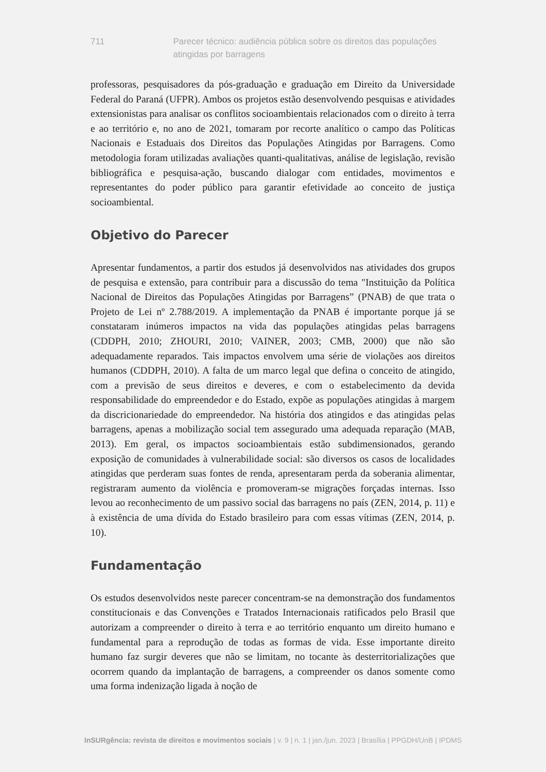711 Parecer técnico: audiência pública sobre os direitos das populações atingidas por barragens
professoras, pesquisadores da pós-graduação e graduação em Direito da Universidade Federal do Paraná (UFPR). Ambos os projetos estão desenvolvendo pesquisas e atividades extensionistas para analisar os conflitos socioambientais relacionados com o direito à terra e ao território e, no ano de 2021, tomaram por recorte analítico o campo das Políticas Nacionais e Estaduais dos Direitos das Populações Atingidas por Barragens. Como metodologia foram utilizadas avaliações quanti-qualitativas, análise de legislação, revisão bibliográfica e pesquisa-ação, buscando dialogar com entidades, movimentos e representantes do poder público para garantir efetividade ao conceito de justiça socioambiental.
Objetivo do Parecer
Apresentar fundamentos, a partir dos estudos já desenvolvidos nas atividades dos grupos de pesquisa e extensão, para contribuir para a discussão do tema "Instituição da Política Nacional de Direitos das Populações Atingidas por Barragens” (PNAB) de que trata o Projeto de Lei nº 2.788/2019. A implementação da PNAB é importante porque já se constataram inúmeros impactos na vida das populações atingidas pelas barragens (CDDPH, 2010; ZHOURI, 2010; VAINER, 2003; CMB, 2000) que não são adequadamente reparados. Tais impactos envolvem uma série de violações aos direitos humanos (CDDPH, 2010). A falta de um marco legal que defina o conceito de atingido, com a previsão de seus direitos e deveres, e com o estabelecimento da devida responsabilidade do empreendedor e do Estado, expõe as populações atingidas à margem da discricionariedade do empreendedor. Na história dos atingidos e das atingidas pelas barragens, apenas a mobilização social tem assegurado uma adequada reparação (MAB, 2013). Em geral, os impactos socioambientais estão subdimensionados, gerando exposição de comunidades à vulnerabilidade social: são diversos os casos de localidades atingidas que perderam suas fontes de renda, apresentaram perda da soberania alimentar, registraram aumento da violência e promoveram-se migrações forçadas internas. Isso levou ao reconhecimento de um passivo social das barragens no país (ZEN, 2014, p. 11) e à existência de uma dívida do Estado brasileiro para com essas vítimas (ZEN, 2014, p. 10).
Fundamentação
Os estudos desenvolvidos neste parecer concentram-se na demonstração dos fundamentos constitucionais e das Convenções e Tratados Internacionais ratificados pelo Brasil que autorizam a compreender o direito à terra e ao território enquanto um direito humano e fundamental para a reprodução de todas as formas de vida. Esse importante direito humano faz surgir deveres que não se limitam, no tocante às desterritorializações que ocorrem quando da implantação de barragens, a compreender os danos somente como uma forma indenização ligada à noção de
InSURgência: revista de direitos e movimentos sociais | v. 9 | n. 1 | jan./jun. 2023 | Brasília | PPGDH/UnB | IPDMS